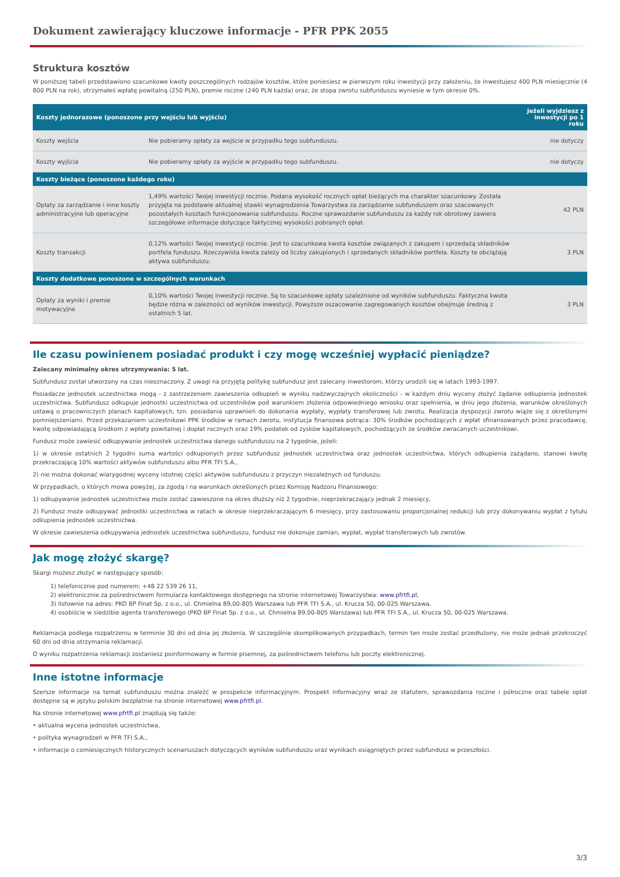Dokument zawierający kluczowe informacje - PFR PPK 2055
Struktura kosztów
W poniższej tabeli przedstawiono szacunkowe kwoty poszczególnych rodzajów kosztów, które poniesiesz w pierwszym roku inwestycji przy założeniu, że inwestujesz 400 PLN miesięcznie (4 800 PLN na rok), otrzymałeś wpłatę powitalną (250 PLN), premie roczne (240 PLN każda) oraz, że stopa zwrotu subfunduszu wyniesie w tym okresie 0%.
| Koszty jednorazowe (ponoszone przy wejściu lub wyjściu) | | Jeżeli wyjdziesz z inwestycji po 1 roku |
| --- | --- | --- |
| Koszty wejścia | Nie pobieramy opłaty za wejście w przypadku tego subfunduszu. | nie dotyczy |
| Koszty wyjścia | Nie pobieramy opłaty za wyjście w przypadku tego subfunduszu. | nie dotyczy |
| Koszty bieżące (ponoszone każdego roku) | | |
| Opłaty za zarządzanie i inne koszty administracyjne lub operacyjne | 1,49% wartości Twojej inwestycji rocznie. Podana wysokość rocznych opłat bieżących ma charakter szacunkowy. Została przyjęta na podstawie aktualnej stawki wynagrodzenia Towarzystwa za zarządzanie subfunduszem oraz szacowanych pozostałych kosztach funkcjonowania subfunduszu. Roczne sprawozdanie subfunduszu za każdy rok obrotowy zawiera szczegółowe informacje dotyczące faktycznej wysokości pobranych opłat. | 42 PLN |
| Koszty transakcji | 0,12% wartości Twojej inwestycji rocznie. Jest to szacunkowa kwota kosztów związanych z zakupem i sprzedażą składników portfela funduszu. Rzeczywista kwota zależy od liczby zakupionych i sprzedanych składników portfela. Koszty te obciążają aktywa subfunduszu. | 3 PLN |
| Koszty dodatkowe ponoszone w szczególnych warunkach | | |
| Opłaty za wyniki i premie motywacyjne | 0,10% wartości Twojej inwestycji rocznie. Są to szacunkowe opłaty uzależnione od wyników subfunduszu. Faktyczna kwota będzie różna w zależności od wyników inwestycji. Powyższe oszacowanie zagregowanych kosztów obejmuje średnią z ostatnich 5 lat. | 3 PLN |
Ile czasu powinienem posiadać produkt i czy mogę wcześniej wypłacić pieniądze?
Zalecany minimalny okres utrzymywania: 5 lat.
Subfundusz został utworzony na czas nieoznaczony. Z uwagi na przyjętą politykę subfundusz jest zalecany inwestorom, którzy urodzili się w latach 1993-1997.
Posiadacze jednostek uczestnictwa mogą - z zastrzeżeniem zawieszenia odkupień w wyniku nadzwyczajnych okoliczności - w każdym dniu wyceny złożyć żądanie odkupienia jednostek uczestnictwa. Subfundusz odkupuje jednostki uczestnictwa od uczestników pod warunkiem złożenia odpowiedniego wniosku oraz spełnienia, w dniu jego złożenia, warunków określonych ustawą o pracowniczych planach kapitałowych, tzn. posiadania uprawnień do dokonania wypłaty, wypłaty transferowej lub zwrotu. Realizacja dyspozycji zwrotu wiąże się z określonymi pomniejszeniami. Przed przekazaniem uczestnikowi PPK środków w ramach zwrotu, instytucja finansowa potrąca: 30% środków pochodzących z wpłat sfinansowanych przez pracodawcę, kwotę odpowiadającą środkom z wpłaty powitalnej i dopłat rocznych oraz 19% podatek od zysków kapitałowych, pochodzących ze środków zwracanych uczestnikowi.
Fundusz może zawiesić odkupywanie jednostek uczestnictwa danego subfunduszu na 2 tygodnie, jeżeli:
1) w okresie ostatnich 2 tygodni suma wartości odkupionych przez subfundusz jednostek uczestnictwa oraz jednostek uczestnictwa, których odkupienia zażądano, stanowi kwotę przekraczającą 10% wartości aktywów subfunduszu albo PFR TFI S.A.,
2) nie można dokonać wiarygodnej wyceny istotnej części aktywów subfunduszu z przyczyn niezależnych od funduszu.
W przypadkach, o których mowa powyżej, za zgodą i na warunkach określonych przez Komisję Nadzoru Finansowego:
1) odkupywanie jednostek uczestnictwa może zostać zawieszone na okres dłuższy niż 2 tygodnie, nieprzekraczający jednak 2 miesięcy,
2) Fundusz może odkupywać jednostki uczestnictwa w ratach w okresie nieprzekraczającym 6 miesięcy, przy zastosowaniu proporcjonalnej redukcji lub przy dokonywaniu wypłat z tytułu odkupienia jednostek uczestnictwa.
W okresie zawieszenia odkupywania jednostek uczestnictwa subfunduszu, fundusz nie dokonuje zamian, wypłat, wypłat transferowych lub zwrotów.
Jak mogę złożyć skargę?
Skargi możesz złożyć w następujący sposób:
1) telefonicznie pod numerem: +48 22 539 26 11,
2) elektronicznie za pośrednictwem formularza kontaktowego dostępnego na stronie internetowej Towarzystwa: www.pfrtfi.pl,
3) listownie na adres: PKO BP Finat Sp. z o.o., ul. Chmielna 89,00-805 Warszawa lub PFR TFI S.A., ul. Krucza 50, 00-025 Warszawa,
4) osobiście w siedzibie agenta transferowego (PKO BP Finat Sp. z o.o., ul. Chmielna 89,00-805 Warszawa) lub PFR TFI S.A., ul. Krucza 50, 00-025 Warszawa.
Reklamacja podlega rozpatrzeniu w terminie 30 dni od dnia jej złożenia. W szczególnie skomplikowanych przypadkach, termin ten może zostać przedłużony, nie może jednak przekroczyć 60 dni od dnia otrzymania reklamacji.
O wyniku rozpatrzenia reklamacji zostaniesz poinformowany w formie pisemnej, za pośrednictwem telefonu lub poczty elektronicznej.
Inne istotne informacje
Szersze informacje na temat subfunduszu można znaleźć w prospekcie informacyjnym. Prospekt informacyjny wraz ze statutem, sprawozdania roczne i półroczne oraz tabele opłat dostępne są w języku polskim bezpłatnie na stronie internetowej www.pfrtfi.pl.
Na stronie internetowej www.pfrtfi.pl znajdują się także:
• aktualna wycena jednostek uczestnictwa,
• polityka wynagrodzeń w PFR TFI S.A.,
• informacje o comiesięcznych historycznych scenariuszach dotyczących wyników subfunduszu oraz wynikach osiągniętych przez subfundusz w przeszłości.
3/3